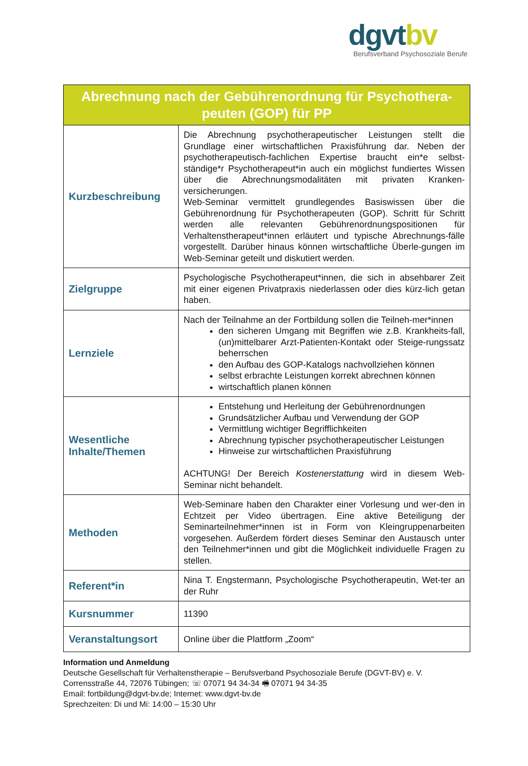dgvtbv
Berufsverband Psychosoziale Berufe
| Abrechnung nach der Gebührenordnung für Psychothera-peuten (GOP) für PP | |
| --- | --- |
| Kurzbeschreibung | Die Abrechnung psychotherapeutischer Leistungen stellt die Grundlage einer wirtschaftlichen Praxisführung dar. Neben der psychotherapeutisch-fachlichen Expertise braucht ein*e selbst-ständige*r Psychotherapeut*in auch ein möglichst fundiertes Wissen über die Abrechnungsmodalitäten mit privaten Kranken-versicherungen. Web-Seminar vermittelt grundlegendes Basiswissen über die Gebührenordnung für Psychotherapeuten (GOP). Schritt für Schritt werden alle relevanten Gebührenordnungspositionen für Verhaltenstherapeut*innen erläutert und typische Abrechnungs-fälle vorgestellt. Darüber hinaus können wirtschaftliche Überle-gungen im Web-Seminar geteilt und diskutiert werden. |
| Zielgruppe | Psychologische Psychotherapeut*innen, die sich in absehbarer Zeit mit einer eigenen Privatpraxis niederlassen oder dies kürz-lich getan haben. |
| Lernziele | Nach der Teilnahme an der Fortbildung sollen die Teilneh-mer*innen den sicheren Umgang mit Begriffen wie z.B. Krankheits-fall, (un)mittelbarer Arzt-Patienten-Kontakt oder Steige-rungssatz beherrschen den Aufbau des GOP-Katalogs nachvollziehen können selbst erbrachte Leistungen korrekt abrechnen können wirtschaftlich planen können |
| Wesentliche Inhalte/Themen | Entstehung und Herleitung der Gebührenordnungen Grundsätzlicher Aufbau und Verwendung der GOP Vermittlung wichtiger Begrifflichkeiten Abrechnung typischer psychotherapeutischer Leistungen Hinweise zur wirtschaftlichen Praxisführung ACHTUNG! Der Bereich Kostenerstattung wird in diesem Web-Seminar nicht behandelt. |
| Methoden | Web-Seminare haben den Charakter einer Vorlesung und wer-den in Echtzeit per Video übertragen. Eine aktive Beteiligung der Seminarteilnehmer*innen ist in Form von Kleingruppenarbeiten vorgesehen. Außerdem fördert dieses Seminar den Austausch unter den Teilnehmer*innen und gibt die Möglichkeit individuelle Fragen zu stellen. |
| Referent*in | Nina T. Engstermann, Psychologische Psychotherapeutin, Wet-ter an der Ruhr |
| Kursnummer | 11390 |
| Veranstaltungsort | Online über die Plattform „Zoom“ |
Information und Anmeldung
Deutsche Gesellschaft für Verhaltenstherapie – Berufsverband Psychosoziale Berufe (DGVT-BV) e. V.
Corrensstraße 44, 72076 Tübingen; ☏ 07071 94 34-34 🖷 07071 94 34-35
Email: fortbildung@dgvt-bv.de; Internet: www.dgvt-bv.de
Sprechzeiten: Di und Mi: 14:00 – 15:30 Uhr